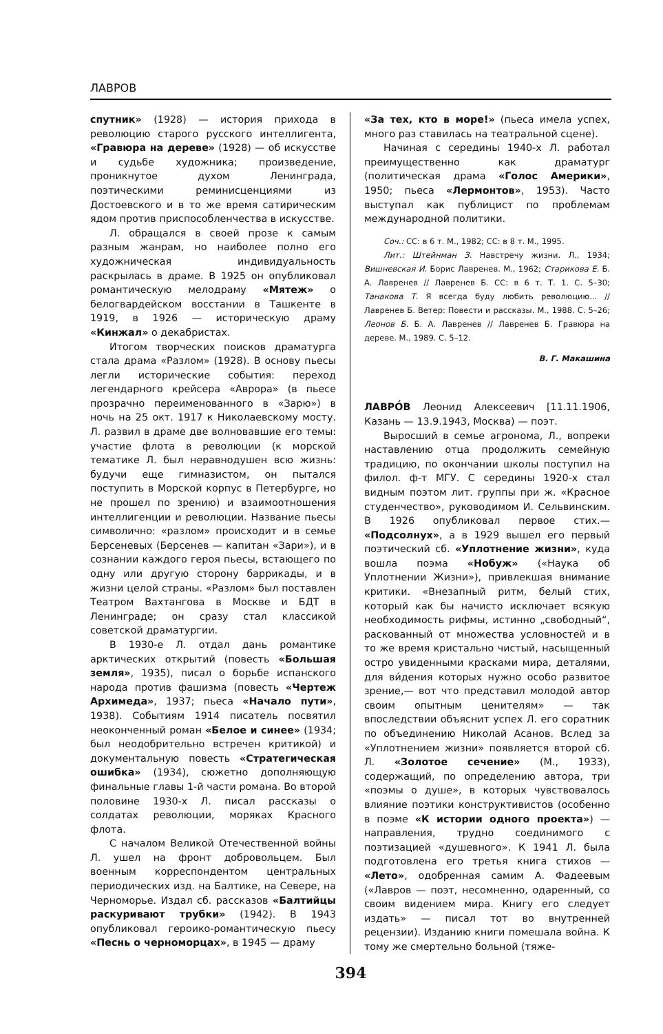ЛАВРОВ
спутник» (1928) — история прихода в революцию старого русского интеллигента, «Гравюра на дереве» (1928) — об искусстве и судьбе художника; произведение, проникнутое духом Ленинграда, поэтическими реминисценциями из Достоевского и в то же время сатирическим ядом против приспособленчества в искусстве.
Л. обращался в своей прозе к самым разным жанрам, но наиболее полно его художническая индивидуальность раскрылась в драме. В 1925 он опубликовал романтическую мелодраму «Мятеж» о белогвардейском восстании в Ташкенте в 1919, в 1926 — историческую драму «Кинжал» о декабристах.
Итогом творческих поисков драматурга стала драма «Разлом» (1928). В основу пьесы легли исторические события: переход легендарного крейсера «Аврора» (в пьесе прозрачно переименованного в «Зарю») в ночь на 25 окт. 1917 к Николаевскому мосту. Л. развил в драме две волновавшие его темы: участие флота в революции (к морской тематике Л. был неравнодушен всю жизнь: будучи еще гимназистом, он пытался поступить в Морской корпус в Петербурге, но не прошел по зрению) и взаимоотношения интеллигенции и революции. Название пьесы символично: «разлом» происходит и в семье Берсеневых (Берсенев — капитан «Зари»), и в сознании каждого героя пьесы, встающего по одну или другую сторону баррикады, и в жизни целой страны. «Разлом» был поставлен Театром Вахтангова в Москве и БДТ в Ленинграде; он сразу стал классикой советской драматургии.
В 1930-е Л. отдал дань романтике арктических открытий (повесть «Большая земля», 1935), писал о борьбе испанского народа против фашизма (повесть «Чертеж Архимеда», 1937; пьеса «Начало пути», 1938). Событиям 1914 писатель посвятил неоконченный роман «Белое и синее» (1934; был неодобрительно встречен критикой) и документальную повесть «Стратегическая ошибка» (1934), сюжетно дополняющую финальные главы 1-й части романа. Во второй половине 1930-х Л. писал рассказы о солдатах революции, моряках Красного флота.
С началом Великой Отечественной войны Л. ушел на фронт добровольцем. Был военным корреспондентом центральных периодических изд. на Балтике, на Севере, на Черноморье. Издал сб. рассказов «Балтийцы раскуривают трубки» (1942). В 1943 опубликовал героико-романтическую пьесу «Песнь о черноморцах», в 1945 — драму
«За тех, кто в море!» (пьеса имела успех, много раз ставилась на театральной сцене).
Начиная с середины 1940-х Л. работал преимущественно как драматург (политическая драма «Голос Америки», 1950; пьеса «Лермонтов», 1953). Часто выступал как публицист по проблемам международной политики.
Соч.: СС: в 6 т. М., 1982; СС: в 8 т. М., 1995.
Лит.: Штейнман З. Навстречу жизни. Л., 1934; Вишневская И. Борис Лавренев. М., 1962; Старикова Е. Б. А. Лавренев // Лавренев Б. СС: в 6 т. Т. 1. С. 5–30; Танакова Т. Я всегда буду любить революцию... // Лавренев Б. Ветер: Повести и рассказы. М., 1988. С. 5–26; Леонов Б. Б. А. Лавренев // Лавренев Б. Гравюра на дереве. М., 1989. С. 5–12.
В. Г. Макашина
ЛАВРО́В Леонид Алексеевич [11.11.1906, Казань — 13.9.1943, Москва) — поэт.
Выросший в семье агронома, Л., вопреки наставлению отца продолжить семейную традицию, по окончании школы поступил на филол. ф-т МГУ. С середины 1920-х стал видным поэтом лит. группы при ж. «Красное студенчество», руководимом И. Сельвинским. В 1926 опубликовал первое стих.— «Подсолнух», а в 1929 вышел его первый поэтический сб. «Уплотнение жизни», куда вошла поэма «Нобуж» («Наука об Уплотнении Жизни»), привлекшая внимание критики. «Внезапный ритм, белый стих, который как бы начисто исключает всякую необходимость рифмы, истинно „свободный“, раскованный от множества условностей и в то же время кристально чистый, насыщенный остро увиденными красками мира, деталями, для ви́дения которых нужно особо развитое зрение,— вот что представил молодой автор своим опытным ценителям» — так впоследствии объяснит успех Л. его соратник по объединению Николай Асанов. Вслед за «Уплотнением жизни» появляется второй сб. Л. «Золотое сечение» (М., 1933), содержащий, по определению автора, три «поэмы о душе», в которых чувствовалось влияние поэтики конструктивистов (особенно в поэме «К истории одного проекта») — направления, трудно соединимого с поэтизацией «душевного». К 1941 Л. была подготовлена его третья книга стихов — «Лето», одобренная самим А. Фадеевым («Лавров — поэт, несомненно, одаренный, со своим видением мира. Книгу его следует издать» — писал тот во внутренней рецензии). Изданию книги помешала война. К тому же смертельно больной (тяже-
394